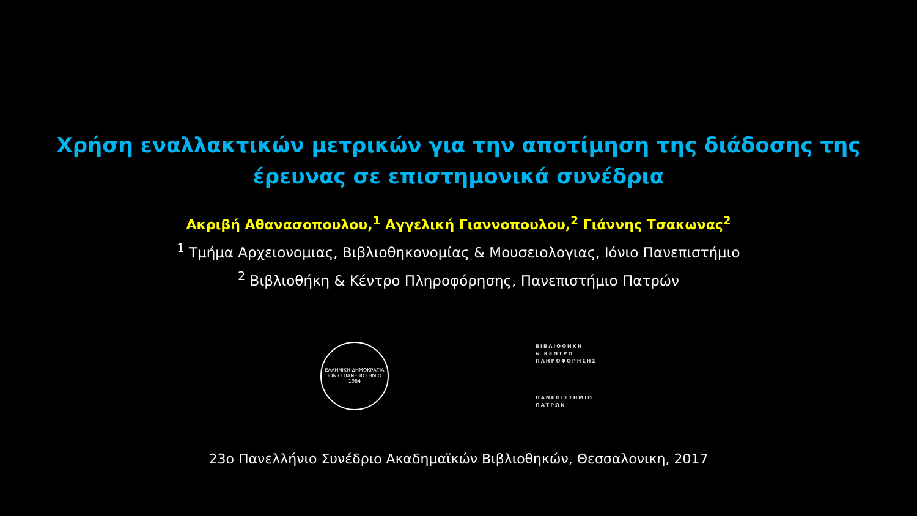Χρήση εναλλακτικών μετρικών για την αποτίμηση της διάδοσης της
έρευνας σε επιστημονικά συνέδρια
Ακριβή Αθανασοπουλου,<sup>1</sup> Αγγελική Γιαννοπουλου,<sup>2</sup> Γιάννης Τσακωνας<sup>2</sup>
<sup>1</sup> Τμήμα Αρχειονομιας, Βιβλιοθηκονομίας & Μουσειολογιας, Ιόνιο Πανεπιστήμιο
<sup>2</sup> Βιβλιοθήκη & Κέντρο Πληροφόρησης, Πανεπιστήμιο Πατρών
ΕΛΛΗΝΙΚΗ ΔΗΜΟΚΡΑΤΙΑ
ΙΟΝΙΟ ΠΑΝΕΠΙΣΤΗΜΙΟ
1984
ΒΙΒΛΙΟΘΗΚΗ
& ΚΕΝΤΡΟ
ΠΛΗΡΟΦΟΡΗΣΗΣ
ΠΑΝΕΠΙΣΤΗΜΙΟ
ΠΑΤΡΩΝ
23ο Πανελλήνιο Συνέδριο Ακαδημαϊκών Βιβλιοθηκών, Θεσσαλονικη, 2017